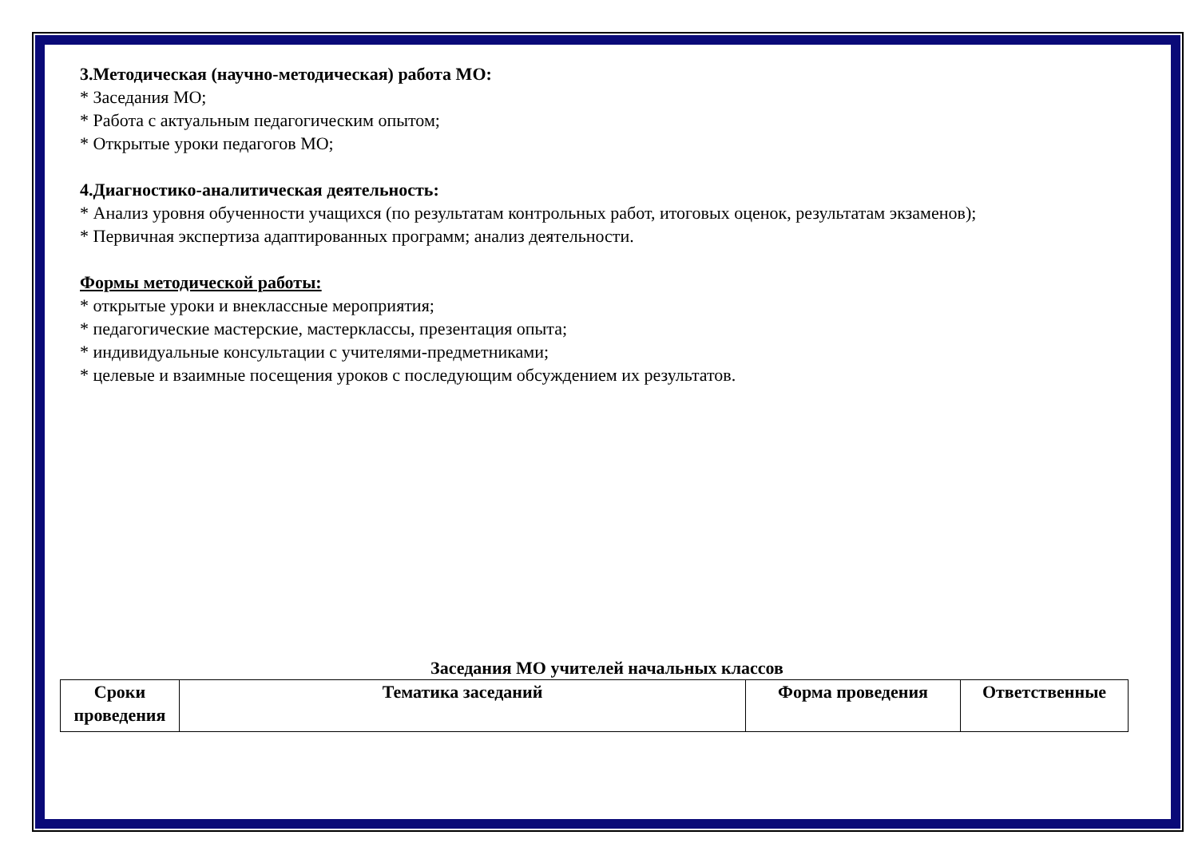3.Методическая (научно-методическая) работа МО:
* Заседания МО;
* Работа с актуальным педагогическим опытом;
* Открытые уроки педагогов МО;
4.Диагностико-аналитическая деятельность:
* Анализ уровня обученности учащихся (по результатам контрольных работ, итоговых оценок, результатам экзаменов);
* Первичная экспертиза адаптированных программ; анализ деятельности.
Формы методической работы:
* открытые уроки и внеклассные мероприятия;
* педагогические мастерские, мастерклассы, презентация опыта;
* индивидуальные консультации с учителями-предметниками;
* целевые и взаимные посещения уроков с последующим обсуждением их результатов.
Заседания МО учителей начальных классов
| Сроки проведения | Тематика заседаний | Форма проведения | Ответственные |
| --- | --- | --- | --- |